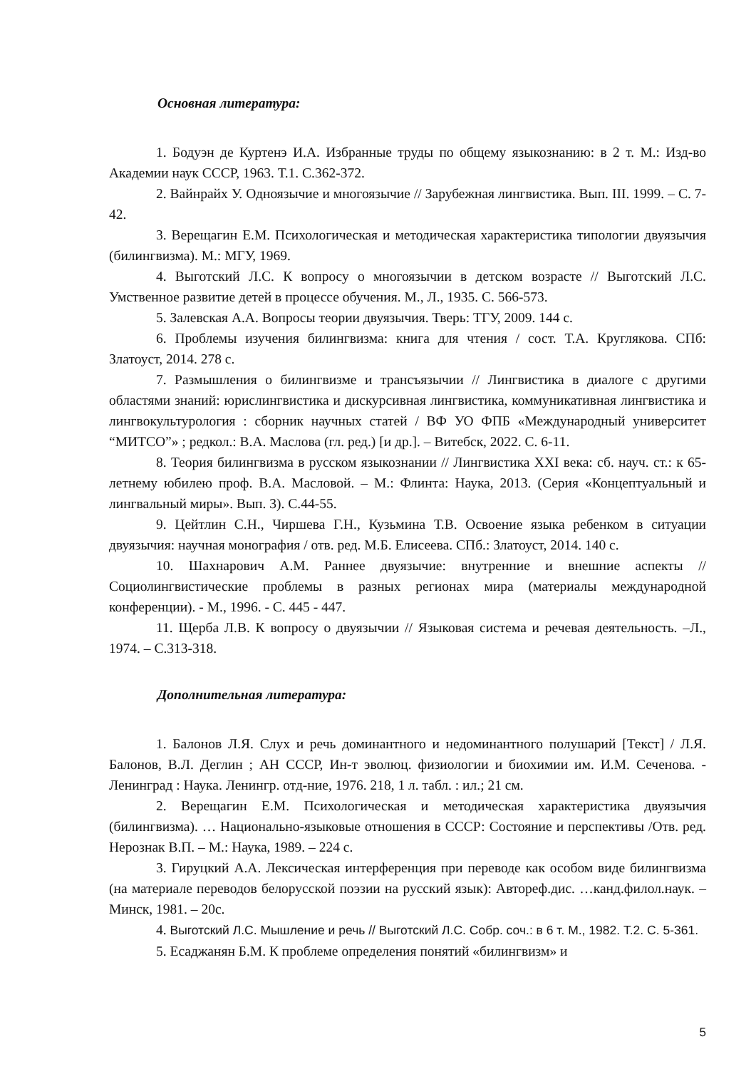Основная литература:
1. Бодуэн де Куртенэ И.А. Избранные труды по общему языкознанию: в 2 т. М.: Изд-во Академии наук СССР, 1963. Т.1. С.362-372.
2. Вайнрайх У. Одноязычие и многоязычие // Зарубежная лингвистика. Вып. III. 1999. – С. 7-42.
3. Верещагин Е.М. Психологическая и методическая характеристика типологии двуязычия (билингвизма). М.: МГУ, 1969.
4. Выготский Л.С. К вопросу о многоязычии в детском возрасте // Выготский Л.С. Умственное развитие детей в процессе обучения. М., Л., 1935. С. 566-573.
5. Залевская А.А. Вопросы теории двуязычия. Тверь: ТГУ, 2009. 144 с.
6. Проблемы изучения билингвизма: книга для чтения / сост. Т.А. Круглякова. СПб: Златоуст, 2014. 278 с.
7. Размышления о билингвизме и трансъязычии // Лингвистика в диалоге с другими областями знаний: юрислингвистика и дискурсивная лингвистика, коммуникативная лингвистика и лингвокультурология : сборник научных статей / ВФ УО ФПБ «Международный университет “МИТСО”» ; редкол.: В.А. Маслова (гл. ред.) [и др.]. – Витебск, 2022. С. 6-11.
8. Теория билингвизма в русском языкознании // Лингвистика XXI века: сб. науч. ст.: к 65-летнему юбилею проф. В.А. Масловой. – М.: Флинта: Наука, 2013. (Серия «Концептуальный и лингвальный миры». Вып. 3). С.44-55.
9. Цейтлин С.Н., Чиршева Г.Н., Кузьмина Т.В. Освоение языка ребенком в ситуации двуязычия: научная монография / отв. ред. М.Б. Елисеева. СПб.: Златоуст, 2014. 140 с.
10. Шахнарович А.М. Раннее двуязычие: внутренние и внешние аспекты // Социолингвистические проблемы в разных регионах мира (материалы международной конференции). - М., 1996. - С. 445 - 447.
11. Щерба Л.В. К вопросу о двуязычии // Языковая система и речевая деятельность. –Л., 1974. – С.313-318.
Дополнительная литература:
1. Балонов Л.Я. Слух и речь доминантного и недоминантного полушарий [Текст] / Л.Я. Балонов, В.Л. Деглин ; АН СССР, Ин-т эволюц. физиологии и биохимии им. И.М. Сеченова. - Ленинград : Наука. Ленингр. отд-ние, 1976. 218, 1 л. табл. : ил.; 21 см.
2. Верещагин Е.М. Психологическая и методическая характеристика двуязычия (билингвизма). … Национально-языковые отношения в СССР: Состояние и перспективы /Отв. ред. Нерознак В.П. – М.: Наука, 1989. – 224 с.
3. Гируцкий А.А. Лексическая интерференция при переводе как особом виде билингвизма (на материале переводов белорусской поэзии на русский язык): Автореф.дис. …канд.филол.наук. – Минск, 1981. – 20с.
4. Выготский Л.С. Мышление и речь // Выготский Л.С. Собр. соч.: в 6 т. М., 1982. Т.2. С. 5-361.
5. Есаджанян Б.М. К проблеме определения понятий «билингвизм» и
5